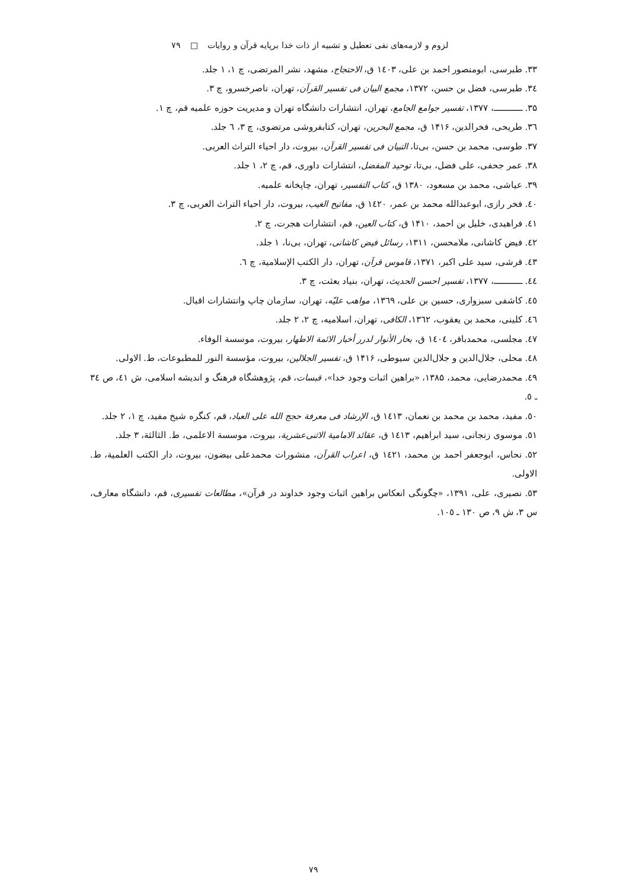لزوم و لازمه‌های نفی تعطیل و تشبیه از ذات خدا برپایه قرآن و روایات □ ۷۹
۳۳. طبرسی، ابومنصور احمد بن علی، ١٤٠٣ ق، الاحتجاج، مشهد، نشر المرتضی، چ ۱، ۱ جلد.
٣٤. طبرسی، فضل بن حسن، ۱۳۷۲، مجمع البیان فی تفسیر القرآن، تهران، ناصرخسرو، چ ۳.
۳۵. ــــــــــــ، ۱۳۷۷، تفسیر جوامع الجامع، تهران، انتشارات دانشگاه تهران و مدیریت حوزه علمیه قم، چ ۱.
٣٦. طریحی، فخرالدین، ۱۴۱۶ ق، مجمع البحرین، تهران، کتابفروشی مرتضوی، چ ۳، ٦ جلد.
۳۷. طوسی، محمد بن حسن، بی‌تا، التبیان فی تفسیر القرآن، بیروت، دار احیاء التراث العربی.
۳۸. عمر جحفی، علی فضل، بی‌تا، توحید المفضل، انتشارات داوری، قم، چ ۲، ۱ جلد.
۳۹. عیاشی، محمد بن مسعود، ۱۳۸۰ ق، کتاب التفسیر، تهران، چاپخانه علمیه.
٤٠. فخر رازی، ابوعبدالله محمد بن عمر، ١٤٢٠ ق، مفاتیح الغیب، بیروت، دار احیاء التراث العربی، چ ۳.
٤١. فراهیدی، خلیل بن احمد، ۱۴۱۰ ق، کتاب العین، قم، انتشارات هجرت، چ ۲.
٤٢. فیض کاشانی، ملامحسن، ۱۳۱۱، رسائل فیض کاشانی، تهران، بی‌نا، ۱ جلد.
٤٣. قرشی، سید علی اکبر، ۱۳۷۱، قاموس قرآن، تهران، دار الکتب الإسلامیة، چ ٦.
٤٤. ــــــــــــ، ۱۳۷۷، تفسیر احسن الحدیث، تهران، بنیاد بعثت، چ ۳.
٤٥. کاشفی سبزواری، حسین بن علی، ١٣٦٩، مواهب علیّه، تهران، سازمان چاپ وانتشارات اقبال.
٤٦. کلینی، محمد بن یعقوب، ١٣٦٢، الکافی، تهران، اسلامیه، چ ۲، ۲ جلد.
٤٧. مجلسی، محمدباقر، ١٤٠٤ ق، بحار الأنوار لدرر أخبار الائمة الاطهار، بیروت، موسسة الوفاء.
٤٨. محلی، جلال‌الدین و جلال‌الدین سیوطی، ۱۴۱۶ ق، تفسیر الجلالین، بیروت، مؤسسة النور للمطبوعات، ط. الاولی.
٤٩. محمدرضایی، محمد، ۱۳۸۵، «براهین اثبات وجود خدا»، قبسات، قم، پژوهشگاه فرهنگ و اندیشه اسلامی، ش ٤١، ص ٣٤ ـ ٥.
٥٠. مفید، محمد بن محمد بن نعمان، ۱٤۱۳ ق، الإرشاد فی معرفة حجج الله علی العباد، قم، کنگره شیخ مفید، چ ۱، ۲ جلد.
٥١. موسوی زنجانی، سید ابراهیم، ۱٤۱۳ ق، عقائد الامامیة الاثنی‌عشریة، بیروت، موسسة الاعلمی، ط. الثالثة، ۳ جلد.
٥٢. نحاس، ابوجعفر احمد بن محمد، ١٤٢١ ق، اعراب القرآن، منشورات محمدعلی بیضون، بیروت، دار الکتب العلمیة، ط. الاولی.
٥٣. نصیری، علی، ۱۳۹۱، «چگونگی انعکاس براهین اثبات وجود خداوند در قرآن»، مطالعات تفسیری، قم، دانشگاه معارف، س ۳، ش ۹، ص ۱۳۰ ـ ۱۰٥.
۷۹